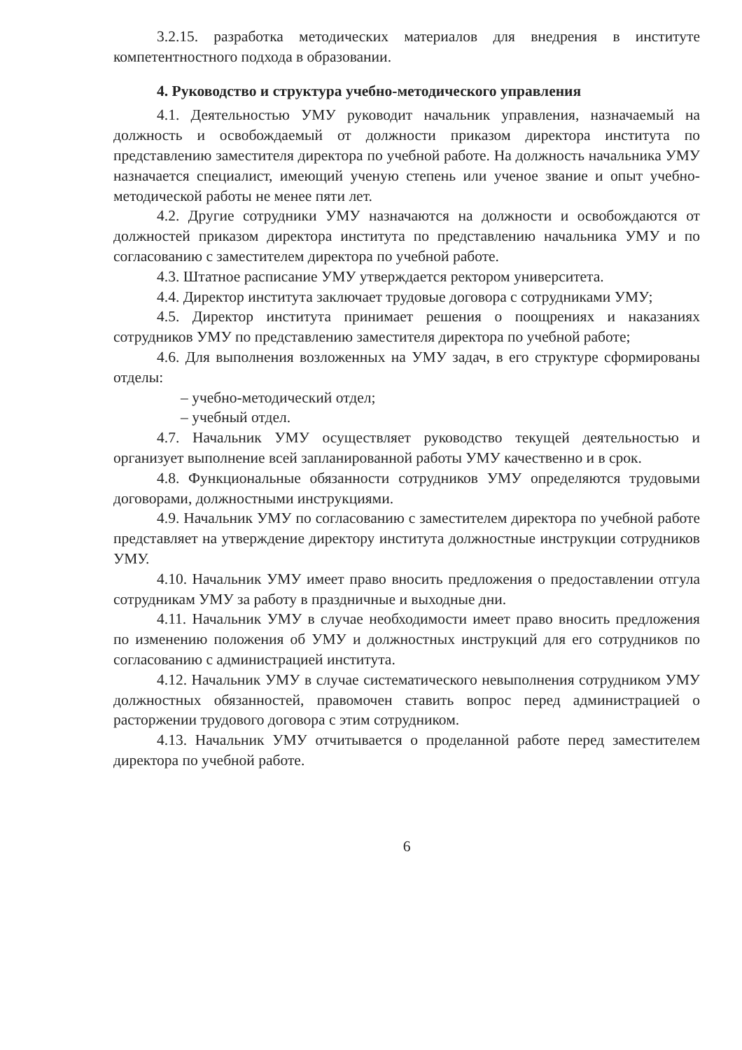3.2.15. разработка методических материалов для внедрения в институте компетентностного подхода в образовании.
4. Руководство и структура учебно-методического управления
4.1. Деятельностью УМУ руководит начальник управления, назначаемый на должность и освобождаемый от должности приказом директора института по представлению заместителя директора по учебной работе. На должность начальника УМУ назначается специалист, имеющий ученую степень или ученое звание и опыт учебно-методической работы не менее пяти лет.
4.2. Другие сотрудники УМУ назначаются на должности и освобождаются от должностей приказом директора института по представлению начальника УМУ и по согласованию с заместителем директора по учебной работе.
4.3. Штатное расписание УМУ утверждается ректором университета.
4.4. Директор института заключает трудовые договора с сотрудниками УМУ;
4.5. Директор института принимает решения о поощрениях и наказаниях сотрудников УМУ по представлению заместителя директора по учебной работе;
4.6. Для выполнения возложенных на УМУ задач, в его структуре сформированы отделы:
– учебно-методический отдел;
– учебный отдел.
4.7. Начальник УМУ осуществляет руководство текущей деятельностью и организует выполнение всей запланированной работы УМУ качественно и в срок.
4.8. Функциональные обязанности сотрудников УМУ определяются трудовыми договорами, должностными инструкциями.
4.9. Начальник УМУ по согласованию с заместителем директора по учебной работе представляет на утверждение директору института должностные инструкции сотрудников УМУ.
4.10. Начальник УМУ имеет право вносить предложения о предоставлении отгула сотрудникам УМУ за работу в праздничные и выходные дни.
4.11. Начальник УМУ в случае необходимости имеет право вносить предложения по изменению положения об УМУ и должностных инструкций для его сотрудников по согласованию с администрацией института.
4.12. Начальник УМУ в случае систематического невыполнения сотрудником УМУ должностных обязанностей, правомочен ставить вопрос перед администрацией о расторжении трудового договора с этим сотрудником.
4.13. Начальник УМУ отчитывается о проделанной работе перед заместителем директора по учебной работе.
6